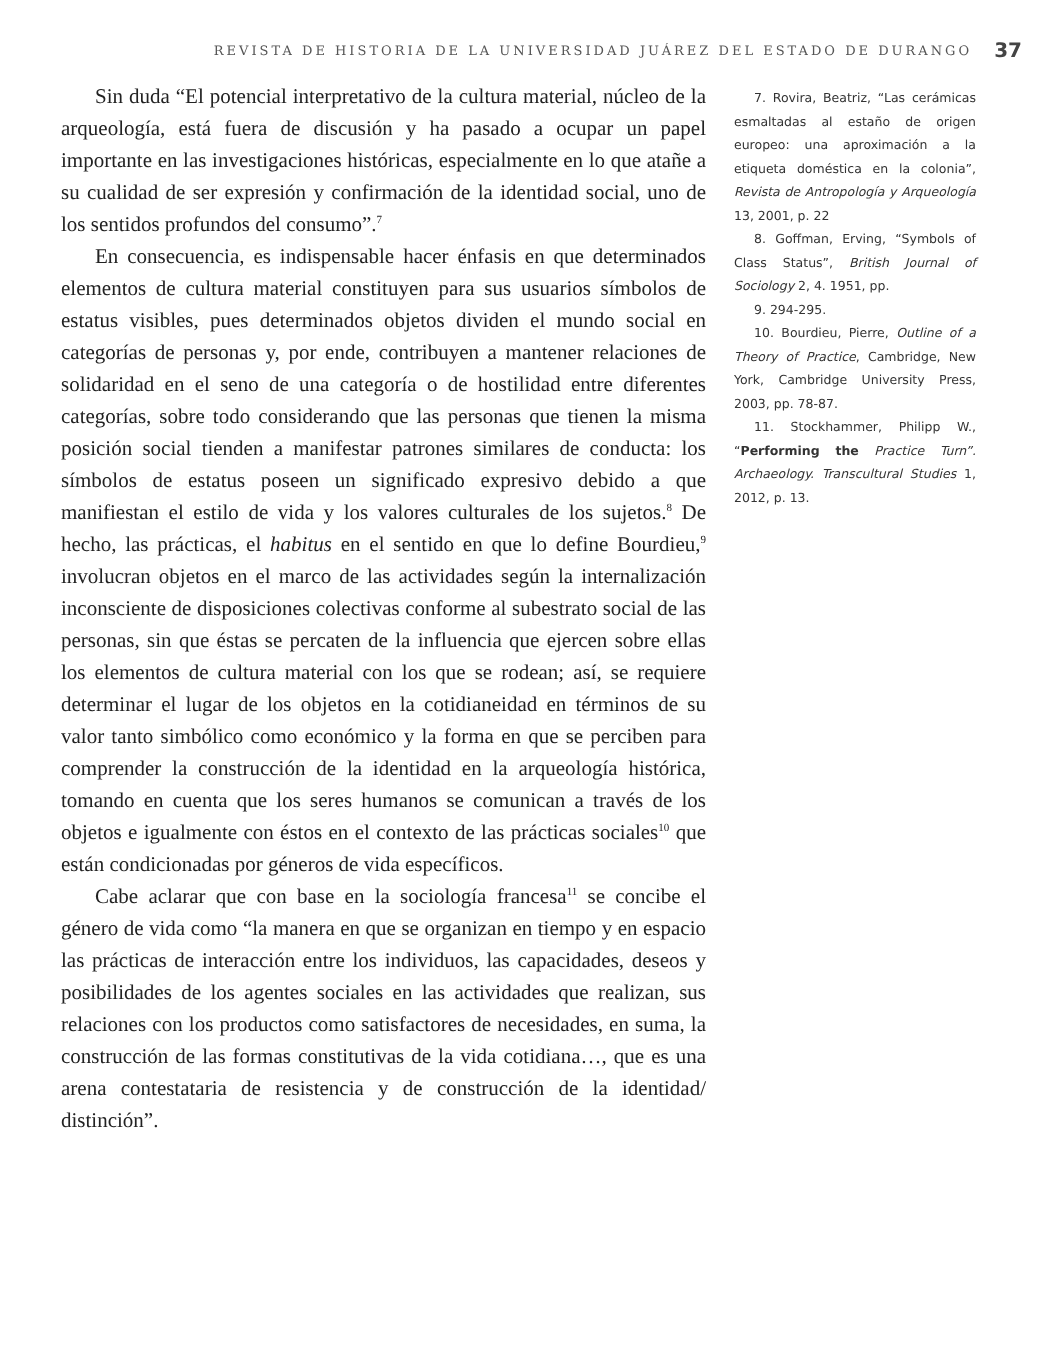REVISTA DE HISTORIA DE LA UNIVERSIDAD JUÁREZ DEL ESTADO DE DURANGO 37
Sin duda “El potencial interpretativo de la cultura material, núcleo de la arqueología, está fuera de discusión y ha pasado a ocupar un papel importante en las investigaciones históricas, especialmente en lo que atañe a su cualidad de ser expresión y confirmación de la identidad social, uno de los sentidos profundos del consumo”.<sup>7</sup>
En consecuencia, es indispensable hacer énfasis en que determinados elementos de cultura material constituyen para sus usuarios símbolos de estatus visibles, pues determinados objetos dividen el mundo social en categorías de personas y, por ende, contribuyen a mantener relaciones de solidaridad en el seno de una categoría o de hostilidad entre diferentes categorías, sobre todo considerando que las personas que tienen la misma posición social tienden a manifestar patrones similares de conducta: los símbolos de estatus poseen un significado expresivo debido a que manifiestan el estilo de vida y los valores culturales de los sujetos.<sup>8</sup> De hecho, las prácticas, el habitus en el sentido en que lo define Bourdieu,<sup>9</sup> involucran objetos en el marco de las actividades según la internalización inconsciente de disposiciones colectivas conforme al subestrato social de las personas, sin que éstas se percaten de la influencia que ejercen sobre ellas los elementos de cultura material con los que se rodean; así, se requiere determinar el lugar de los objetos en la cotidianeidad en términos de su valor tanto simbólico como económico y la forma en que se perciben para comprender la construcción de la identidad en la arqueología histórica, tomando en cuenta que los seres humanos se comunican a través de los objetos e igualmente con éstos en el contexto de las prácticas sociales<sup>10</sup> que están condicionadas por géneros de vida específicos.
Cabe aclarar que con base en la sociología francesa<sup>11</sup> se concibe el género de vida como “la manera en que se organizan en tiempo y en espacio las prácticas de interacción entre los individuos, las capacidades, deseos y posibilidades de los agentes sociales en las actividades que realizan, sus relaciones con los productos como satisfactores de necesidades, en suma, la construcción de las formas constitutivas de la vida cotidiana…, que es una arena contestataria de resistencia y de construcción de la identidad/ distinción”.
7. Rovira, Beatriz, “Las cerámicas esmaltadas al estaño de origen europeo: una aproximación a la etiqueta doméstica en la colonia”, Revista de Antropología y Arqueología 13, 2001, p. 22
8. Goffman, Erving, “Symbols of Class Status”, British Journal of Sociology 2, 4. 1951, pp.
9. 294-295.
10. Bourdieu, Pierre, Outline of a Theory of Practice, Cambridge, New York, Cambridge University Press, 2003, pp. 78-87.
11. Stockhammer, Philipp W., “Performing the Practice Turn”. Archaeology. Transcultural Studies 1, 2012, p. 13.